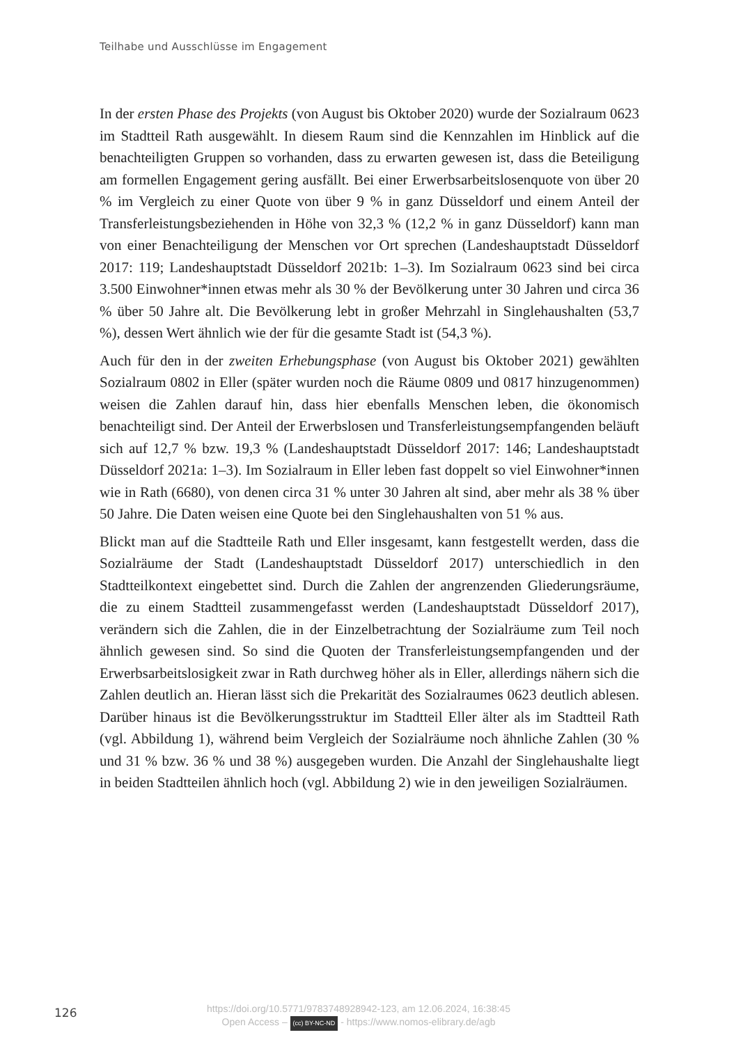Teilhabe und Ausschlüsse im Engagement
In der ersten Phase des Projekts (von August bis Oktober 2020) wurde der Sozialraum 0623 im Stadtteil Rath ausgewählt. In diesem Raum sind die Kennzahlen im Hinblick auf die benachteiligten Gruppen so vorhanden, dass zu erwarten gewesen ist, dass die Beteiligung am formellen Engagement gering ausfällt. Bei einer Erwerbsarbeitslosenquote von über 20 % im Vergleich zu einer Quote von über 9 % in ganz Düsseldorf und einem Anteil der Transferleistungsbeziehenden in Höhe von 32,3 % (12,2 % in ganz Düsseldorf) kann man von einer Benachteiligung der Menschen vor Ort sprechen (Landeshauptstadt Düsseldorf 2017: 119; Landeshauptstadt Düsseldorf 2021b: 1–3). Im Sozialraum 0623 sind bei circa 3.500 Einwohner*innen etwas mehr als 30 % der Bevölkerung unter 30 Jahren und circa 36 % über 50 Jahre alt. Die Bevölkerung lebt in großer Mehrzahl in Singlehaushalten (53,7 %), dessen Wert ähnlich wie der für die gesamte Stadt ist (54,3 %).
Auch für den in der zweiten Erhebungsphase (von August bis Oktober 2021) gewählten Sozialraum 0802 in Eller (später wurden noch die Räume 0809 und 0817 hinzugenommen) weisen die Zahlen darauf hin, dass hier ebenfalls Menschen leben, die ökonomisch benachteiligt sind. Der Anteil der Erwerbslosen und Transferleistungsempfangenden beläuft sich auf 12,7 % bzw. 19,3 % (Landeshauptstadt Düsseldorf 2017: 146; Landeshauptstadt Düsseldorf 2021a: 1–3). Im Sozialraum in Eller leben fast doppelt so viel Einwohner*innen wie in Rath (6680), von denen circa 31 % unter 30 Jahren alt sind, aber mehr als 38 % über 50 Jahre. Die Daten weisen eine Quote bei den Singlehaushalten von 51 % aus.
Blickt man auf die Stadtteile Rath und Eller insgesamt, kann festgestellt werden, dass die Sozialräume der Stadt (Landeshauptstadt Düsseldorf 2017) unterschiedlich in den Stadtteilkontext eingebettet sind. Durch die Zahlen der angrenzenden Gliederungsräume, die zu einem Stadtteil zusammengefasst werden (Landeshauptstadt Düsseldorf 2017), verändern sich die Zahlen, die in der Einzelbetrachtung der Sozialräume zum Teil noch ähnlich gewesen sind. So sind die Quoten der Transferleistungsempfangenden und der Erwerbsarbeitslosigkeit zwar in Rath durchweg höher als in Eller, allerdings nähern sich die Zahlen deutlich an. Hieran lässt sich die Prekarität des Sozialraumes 0623 deutlich ablesen. Darüber hinaus ist die Bevölkerungsstruktur im Stadtteil Eller älter als im Stadtteil Rath (vgl. Abbildung 1), während beim Vergleich der Sozialräume noch ähnliche Zahlen (30 % und 31 % bzw. 36 % und 38 %) ausgegeben wurden. Die Anzahl der Singlehaushalte liegt in beiden Stadtteilen ähnlich hoch (vgl. Abbildung 2) wie in den jeweiligen Sozialräumen.
126
https://doi.org/10.5771/9783748928942-123, am 12.06.2024, 16:38:45
Open Access – (cc) BY-NC-ND - https://www.nomos-elibrary.de/agb